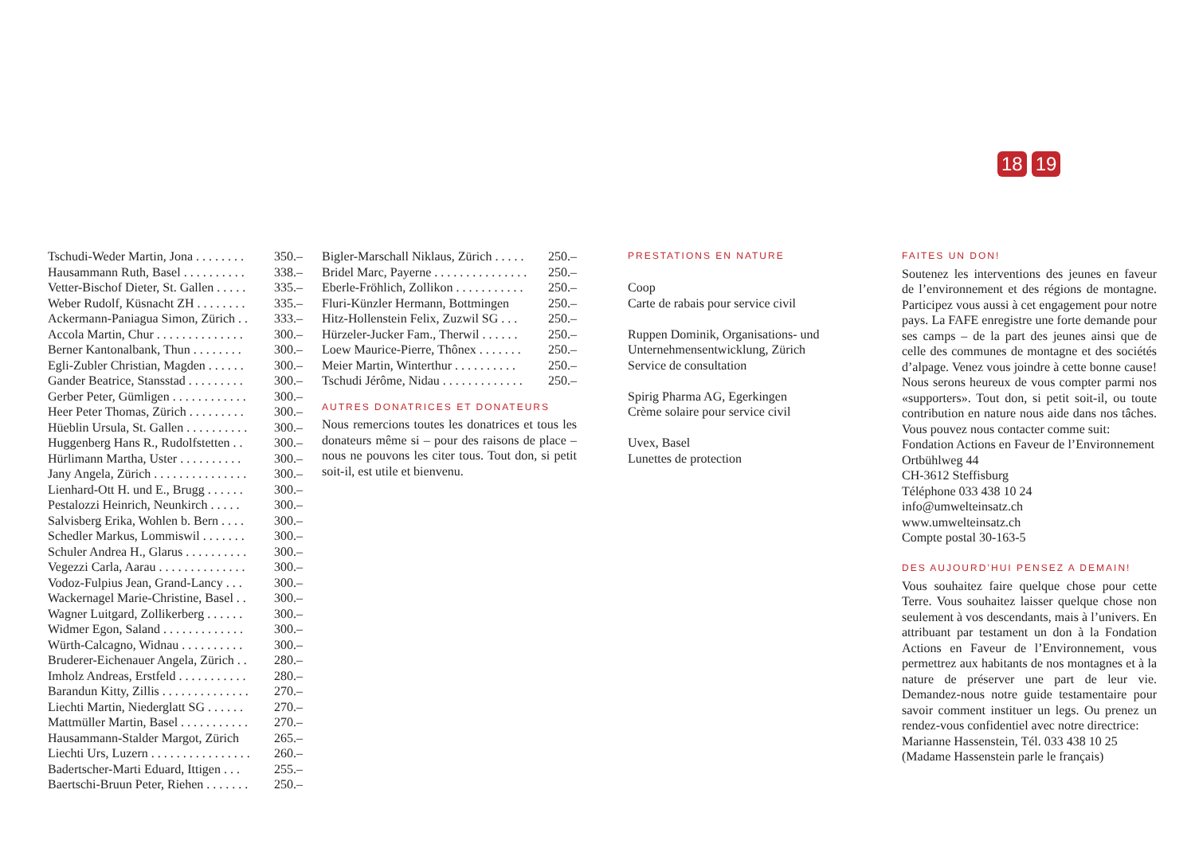18 19
| Tschudi-Weder Martin, Jona . . . . . . . . | 350.– |
| Hausammann Ruth, Basel . . . . . . . . . . | 338.– |
| Vetter-Bischof Dieter, St. Gallen . . . . . | 335.– |
| Weber Rudolf, Küsnacht ZH . . . . . . . . | 335.– |
| Ackermann-Paniagua Simon, Zürich . . | 333.– |
| Accola Martin, Chur . . . . . . . . . . . . . . | 300.– |
| Berner Kantonalbank, Thun . . . . . . . . | 300.– |
| Egli-Zubler Christian, Magden . . . . . . | 300.– |
| Gander Beatrice, Stansstad . . . . . . . . . | 300.– |
| Gerber Peter, Gümligen . . . . . . . . . . . . | 300.– |
| Heer Peter Thomas, Zürich . . . . . . . . . | 300.– |
| Hüeblin Ursula, St. Gallen . . . . . . . . . . | 300.– |
| Huggenberg Hans R., Rudolfstetten . . | 300.– |
| Hürlimann Martha, Uster . . . . . . . . . . | 300.– |
| Jany Angela, Zürich . . . . . . . . . . . . . . . | 300.– |
| Lienhard-Ott H. und E., Brugg . . . . . . | 300.– |
| Pestalozzi Heinrich, Neunkirch . . . . . | 300.– |
| Salvisberg Erika, Wohlen b. Bern . . . . | 300.– |
| Schedler Markus, Lommiswil . . . . . . . | 300.– |
| Schuler Andrea H., Glarus . . . . . . . . . . | 300.– |
| Vegezzi Carla, Aarau . . . . . . . . . . . . . . | 300.– |
| Vodoz-Fulpius Jean, Grand-Lancy . . . | 300.– |
| Wackernagel Marie-Christine, Basel . . | 300.– |
| Wagner Luitgard, Zollikerberg . . . . . . | 300.– |
| Widmer Egon, Saland . . . . . . . . . . . . . | 300.– |
| Würth-Calcagno, Widnau . . . . . . . . . . | 300.– |
| Bruderer-Eichenauer Angela, Zürich . . | 280.– |
| Imholz Andreas, Erstfeld . . . . . . . . . . . | 280.– |
| Barandun Kitty, Zillis . . . . . . . . . . . . . . | 270.– |
| Liechti Martin, Niederglatt SG . . . . . . | 270.– |
| Mattmüller Martin, Basel . . . . . . . . . . . | 270.– |
| Hausammann-Stalder Margot, Zürich | 265.– |
| Liechti Urs, Luzern . . . . . . . . . . . . . . . . | 260.– |
| Badertscher-Marti Eduard, Ittigen . . . | 255.– |
| Baertschi-Bruun Peter, Riehen . . . . . . . | 250.– |
| Bigler-Marschall Niklaus, Zürich . . . . . | 250.– |
| Bridel Marc, Payerne . . . . . . . . . . . . . . . | 250.– |
| Eberle-Fröhlich, Zollikon . . . . . . . . . . . | 250.– |
| Fluri-Künzler Hermann, Bottmingen | 250.– |
| Hitz-Hollenstein Felix, Zuzwil SG . . . | 250.– |
| Hürzeler-Jucker Fam., Therwil . . . . . . | 250.– |
| Loew Maurice-Pierre, Thônex . . . . . . . | 250.– |
| Meier Martin, Winterthur . . . . . . . . . . | 250.– |
| Tschudi Jérôme, Nidau . . . . . . . . . . . . . | 250.– |
AUTRES DONATRICES ET DONATEURS
Nous remercions toutes les donatrices et tous les donateurs même si – pour des raisons de place – nous ne pouvons les citer tous. Tout don, si petit soit-il, est utile et bienvenu.
PRESTATIONS EN NATURE
Coop
Carte de rabais pour service civil
Ruppen Dominik, Organisations- und Unternehmensentwicklung, Zürich
Service de consultation
Spirig Pharma AG, Egerkingen
Crème solaire pour service civil
Uvex, Basel
Lunettes de protection
FAITES UN DON!
Soutenez les interventions des jeunes en faveur de l’environnement et des régions de montagne. Participez vous aussi à cet engagement pour notre pays. La FAFE enregistre une forte demande pour ses camps – de la part des jeunes ainsi que de celle des communes de montagne et des sociétés d’alpage. Venez vous joindre à cette bonne cause! Nous serons heureux de vous compter parmi nos «supporters». Tout don, si petit soit-il, ou toute contribution en nature nous aide dans nos tâches. Vous pouvez nous contacter comme suit:
Fondation Actions en Faveur de l’Environnement
Ortbühlweg 44
CH-3612 Steffisburg
Téléphone 033 438 10 24
info@umwelteinsatz.ch
www.umwelteinsatz.ch
Compte postal 30-163-5
DES AUJOURD’HUI PENSEZ A DEMAIN!
Vous souhaitez faire quelque chose pour cette Terre. Vous souhaitez laisser quelque chose non seulement à vos descendants, mais à l’univers. En attribuant par testament un don à la Fondation Actions en Faveur de l’Environnement, vous permettrez aux habitants de nos montagnes et à la nature de préserver une part de leur vie. Demandez-nous notre guide testamentaire pour savoir comment instituer un legs. Ou prenez un rendez-vous confidentiel avec notre directrice:
Marianne Hassenstein, Tél. 033 438 10 25
(Madame Hassenstein parle le français)